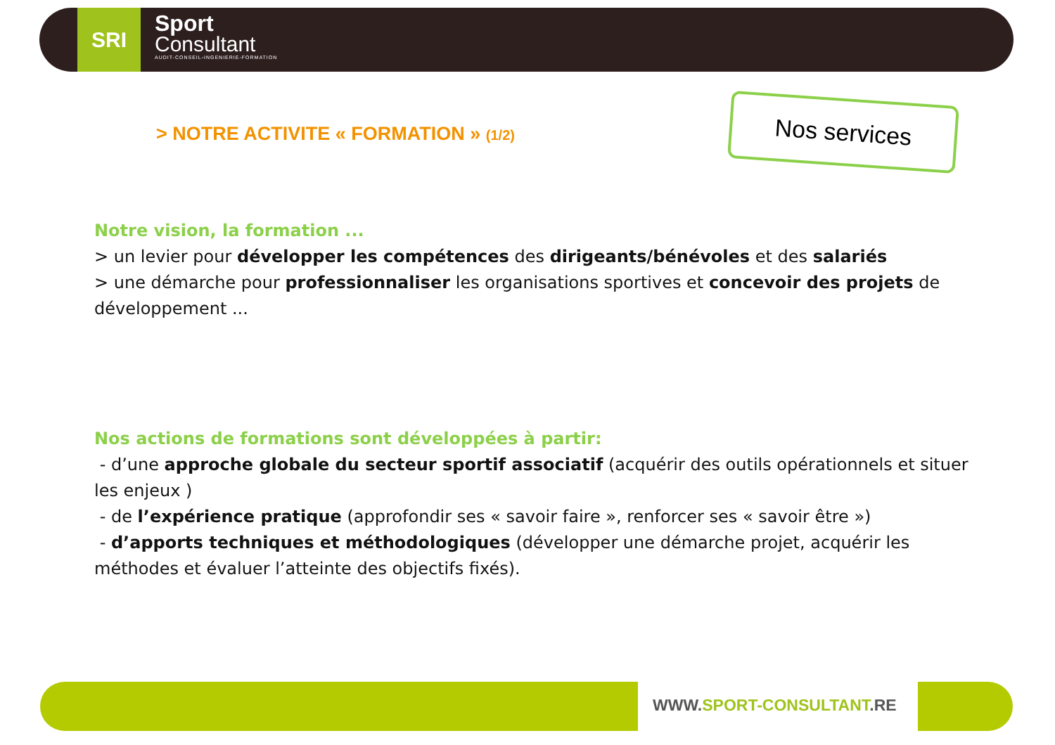SRI
Sport
Consultant
AUDIT-CONSEIL-INGENIERIE-FORMATION
> NOTRE ACTIVITE « FORMATION » (1/2)
Nos services
Notre vision, la formation ...
> un levier pour développer les compétences des dirigeants/bénévoles et des salariés
> une démarche pour professionnaliser les organisations sportives et concevoir des projets de développement ...
Nos actions de formations sont développées à partir:
- d’une approche globale du secteur sportif associatif (acquérir des outils opérationnels et situer les enjeux )
- de l’expérience pratique (approfondir ses « savoir faire », renforcer ses « savoir être »)
- d’apports techniques et méthodologiques (développer une démarche projet, acquérir les méthodes et évaluer l’atteinte des objectifs fixés).
WWW.SPORT-CONSULTANT.RE